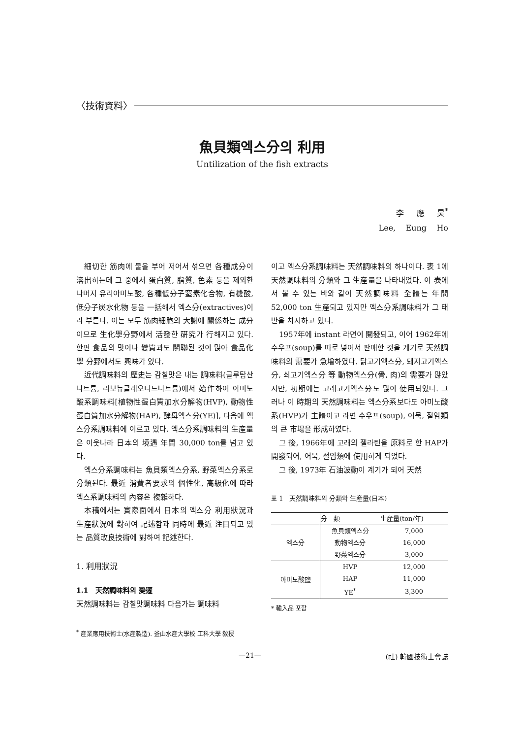〈技術資料〉
魚貝類엑스分의 利用
Untilization of the fish extracts
李 應 昊<sup>*</sup>
Lee, Eung Ho
細切한 筋肉에 물을 부어 저어서 섞으면 各種成分이 溶出하는데 그 중에서 蛋白質, 脂質, 色素 등을 제외한 나머지 유리아미노酸, 各種低分子窒素化合物, 有機酸, 低分子炭水化物 등을 一括해서 엑스分(extractives)이라 부른다. 이는 모두 筋肉細胞의 大謝에 關係하는 成分이므로 生化學分野에서 活發한 硏究가 行해지고 있다. 한편 食品의 맛이나 變質과도 關聯된 것이 많아 食品化學 分野에서도 興味가 있다.
近代調味料의 歷史는 감칠맛은 내는 調味料(글루탐산나트륨, 리보뉴클레오티드나트륨)에서 始作하여 아미노酸系調味料[植物性蛋白質加水分解物(HVP), 動物性蛋白質加水分解物(HAP), 酵母엑스分(YE)], 다음에 엑스分系調味料에 이르고 있다. 엑스分系調味料의 生産量은 이웃나라 日本의 境遇 年間 30,000 ton를 넘고 있다.
엑스分系調味料는 魚貝類엑스分系, 野菜엑스分系로 分類된다. 最近 消費者要求의 個性化, 高級化에 따라 엑스系調味料의 內容은 複雜하다.
本稿에서는 實際面에서 日本의 엑스分 利用狀況과 生産狀況에 對하여 記述함과 同時에 最近 注目되고 있는 品質改良技術에 對하여 記述한다.
1. 利用狀況
1.1 天然調味料의 變遷
天然調味料는 감칠맛調味料 다음가는 調味料
<sup>*</sup> 産業應用技術士(水産製造). 釜山水産大學校 工科大學 敎授
이고 엑스分系調味料는 天然調味料의 하나이다. 表 1에 天然調味料의 分類와 그 生産量을 나타내었다. 이 表에서 볼 수 있는 바와 같이 天然調味料 全體는 年間 52,000 ton 生産되고 있지만 엑스分系調味料가 그 태반을 차지하고 있다.
1957年에 instant 라면이 開發되고, 이어 1962年에 수우프(soup)를 따로 넣어서 판매한 것을 계기로 天然調味料의 需要가 急增하였다. 닭고기엑스分, 돼지고기엑스分, 쇠고기엑스分 等 動物엑스分(骨, 肉)의 需要가 많았지만, 初期에는 고래고기엑스分도 많이 使用되었다. 그러나 이 時期의 天然調味料는 엑스分系보다도 아미노酸系(HVP)가 主體이고 라면 수우프(soup), 어묵, 절임類의 큰 市場을 形成하였다.
그 後, 1966年에 고래의 젤라틴을 原料로 한 HAP가 開發되어, 어묵, 절임類에 使用하게 되었다.
그 後, 1973年 石油波動이 계기가 되어 天然
표 1 天然調味料의 分類와 生産量(日本)
| | 分 類 | 生産量(ton/年) |
| --- | --- | --- |
| 엑스分 | 魚貝類엑스分 | 7,000 |
| | 動物엑스分 | 16,000 |
| | 野菜엑스分 | 3,000 |
| 아미노酸鹽 | HVP | 12,000 |
| | HAP | 11,000 |
| | YE<sup>*</sup> | 3,300 |
* 輸入品 포함
—21— (社) 韓國技術士會誌